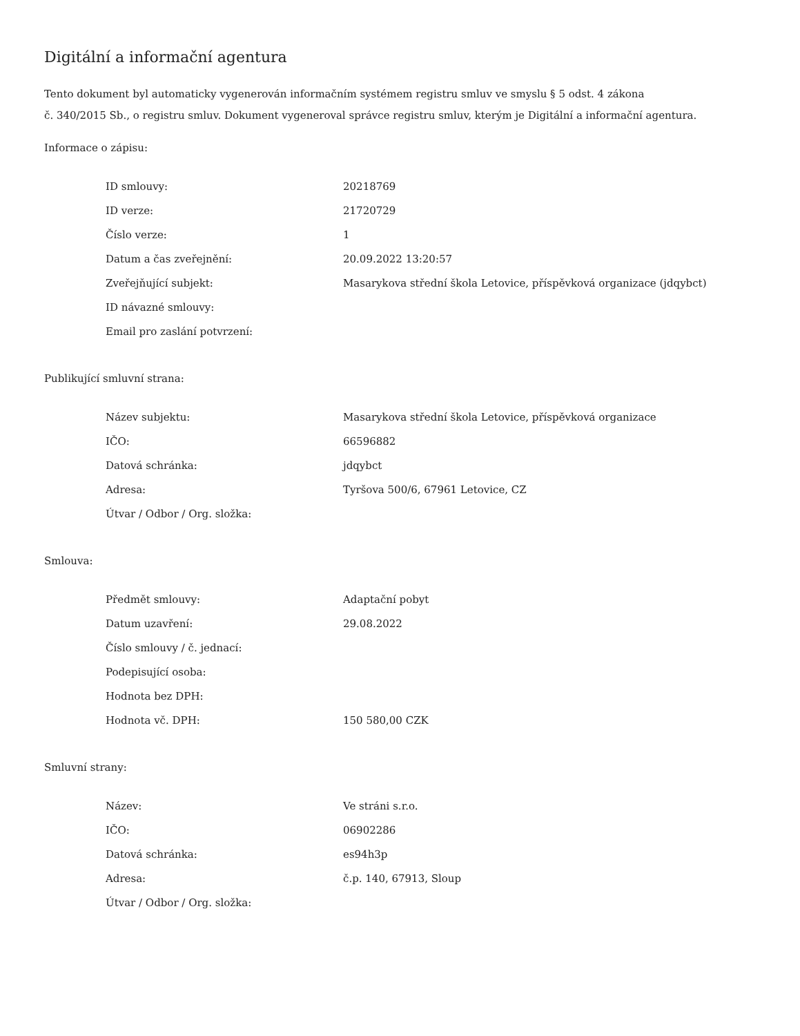Digitální a informační agentura
Tento dokument byl automaticky vygenerován informačním systémem registru smluv ve smyslu § 5 odst. 4 zákona
č. 340/2015 Sb., o registru smluv. Dokument vygeneroval správce registru smluv, kterým je Digitální a informační agentura.
Informace o zápisu:
| ID smlouvy: | 20218769 |
| ID verze: | 21720729 |
| Číslo verze: | 1 |
| Datum a čas zveřejnění: | 20.09.2022 13:20:57 |
| Zveřejňující subjekt: | Masarykova střední škola Letovice, příspěvková organizace (jdqybct) |
| ID návazné smlouvy: | |
| Email pro zaslání potvrzení: | |
Publikující smluvní strana:
| Název subjektu: | Masarykova střední škola Letovice, příspěvková organizace |
| IČO: | 66596882 |
| Datová schránka: | jdqybct |
| Adresa: | Tyršova 500/6, 67961 Letovice, CZ |
| Útvar / Odbor / Org. složka: | |
Smlouva:
| Předmět smlouvy: | Adaptační pobyt |
| Datum uzavření: | 29.08.2022 |
| Číslo smlouvy / č. jednací: | |
| Podepisující osoba: | |
| Hodnota bez DPH: | |
| Hodnota vč. DPH: | 150 580,00 CZK |
Smluvní strany:
| Název: | Ve stráni s.r.o. |
| IČO: | 06902286 |
| Datová schránka: | es94h3p |
| Adresa: | č.p. 140, 67913, Sloup |
| Útvar / Odbor / Org. složka: | |